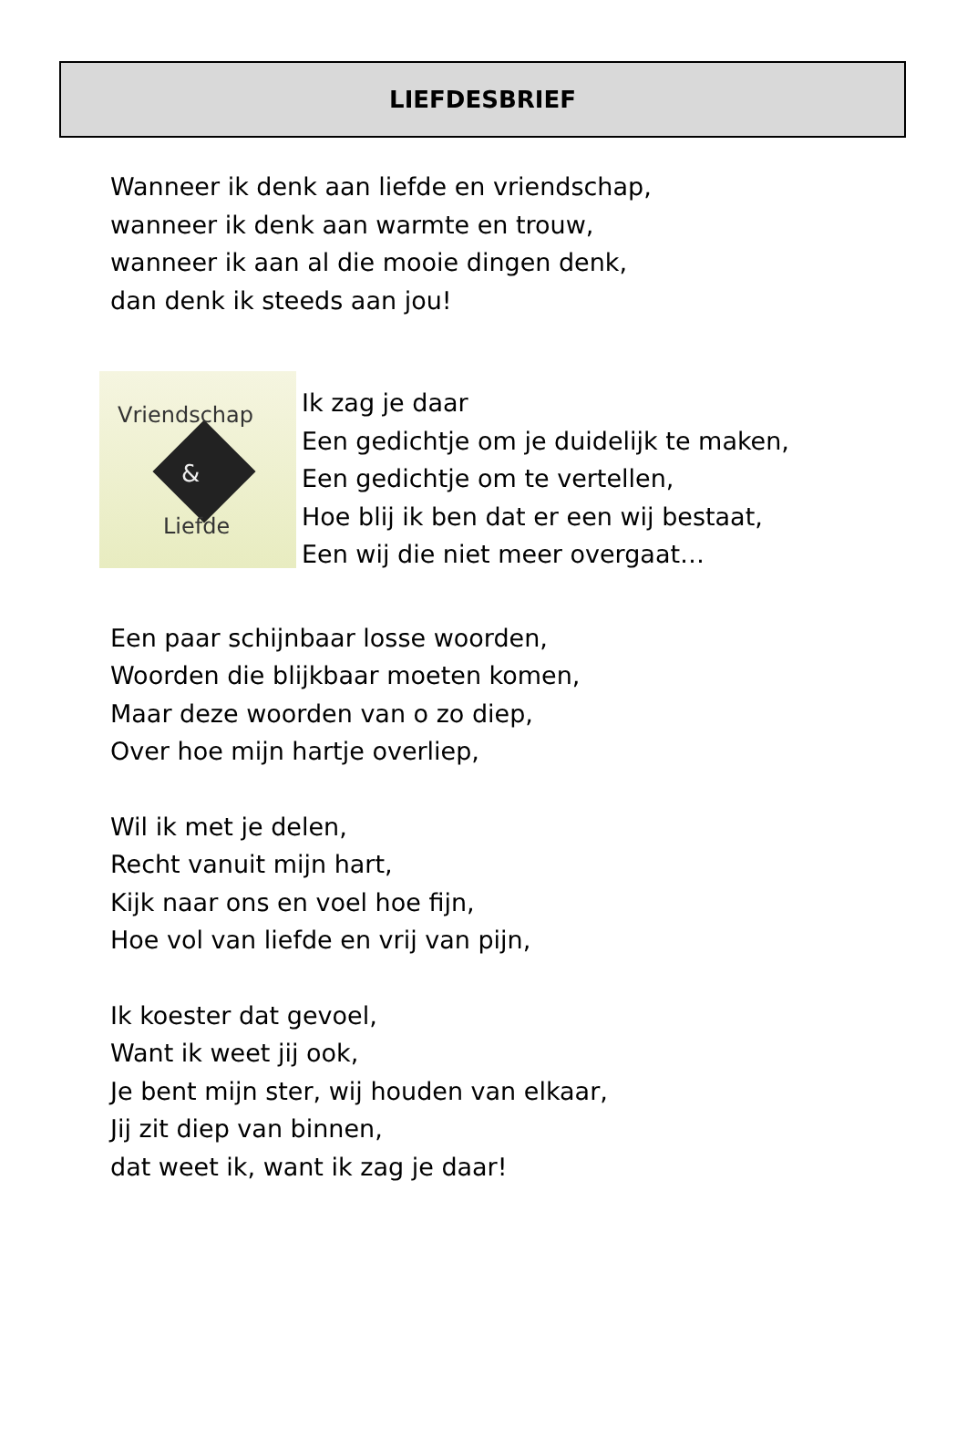LIEFDESBRIEF
Wanneer ik denk aan liefde en vriendschap,
wanneer ik denk aan warmte en trouw,
wanneer ik aan al die mooie dingen denk,
dan denk ik steeds aan jou!
Vriendschap
&
Liefde
Ik zag je daar
Een gedichtje om je duidelijk te maken,
Een gedichtje om te vertellen,
Hoe blij ik ben dat er een wij bestaat,
Een wij die niet meer overgaat…
Een paar schijnbaar losse woorden,
Woorden die blijkbaar moeten komen,
Maar deze woorden van o zo diep,
Over hoe mijn hartje overliep,
Wil ik met je delen,
Recht vanuit mijn hart,
Kijk naar ons en voel hoe fijn,
Hoe vol van liefde en vrij van pijn,
Ik koester dat gevoel,
Want ik weet jij ook,
Je bent mijn ster, wij houden van elkaar,
Jij zit diep van binnen,
dat weet ik, want ik zag je daar!